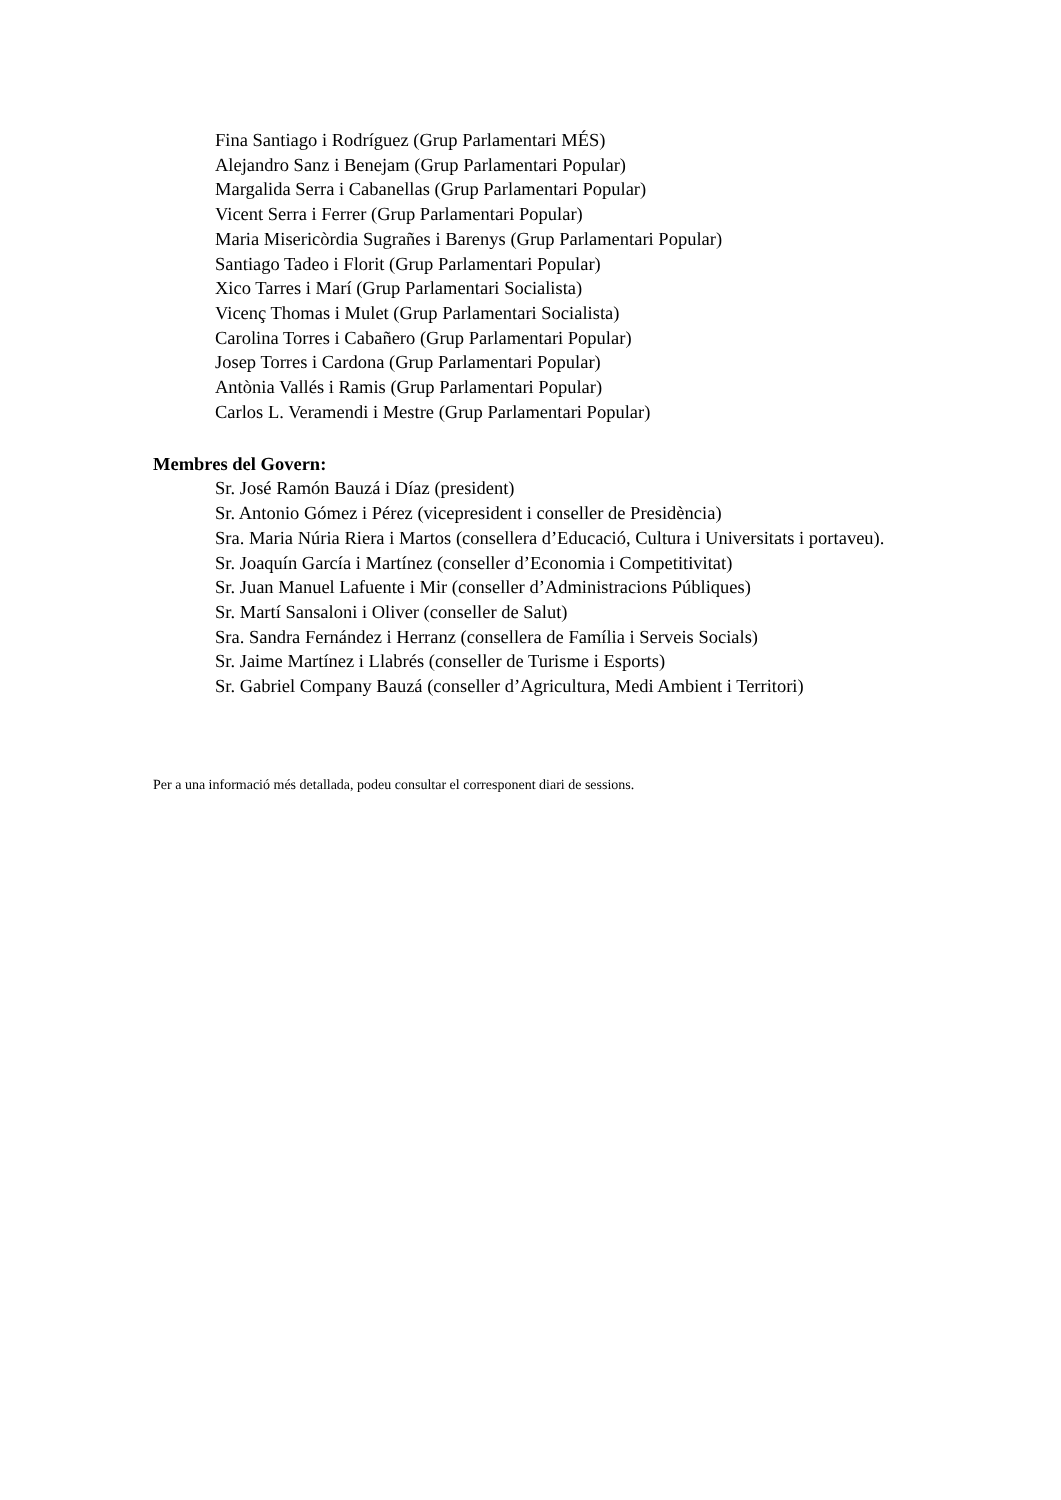Fina Santiago i Rodríguez (Grup Parlamentari MÉS)
Alejandro Sanz i Benejam (Grup Parlamentari Popular)
Margalida Serra i Cabanellas (Grup Parlamentari Popular)
Vicent Serra i Ferrer (Grup Parlamentari Popular)
Maria Misericòrdia Sugrañes i Barenys (Grup Parlamentari Popular)
Santiago Tadeo i Florit (Grup Parlamentari Popular)
Xico Tarres i Marí (Grup Parlamentari Socialista)
Vicenç Thomas i Mulet (Grup Parlamentari Socialista)
Carolina Torres i Cabañero (Grup Parlamentari Popular)
Josep Torres i Cardona (Grup Parlamentari Popular)
Antònia Vallés i Ramis (Grup Parlamentari Popular)
Carlos L. Veramendi i Mestre (Grup Parlamentari Popular)
Membres del Govern:
Sr. José Ramón Bauzá i Díaz (president)
Sr. Antonio Gómez i Pérez (vicepresident i conseller de Presidència)
Sra. Maria Núria Riera i Martos (consellera d’Educació, Cultura i Universitats i portaveu).
Sr. Joaquín García i Martínez (conseller d’Economia i Competitivitat)
Sr. Juan Manuel Lafuente i Mir (conseller d’Administracions Públiques)
Sr. Martí Sansaloni i Oliver (conseller de Salut)
Sra. Sandra Fernández i Herranz (consellera de Família i Serveis Socials)
Sr. Jaime Martínez i Llabrés (conseller de Turisme i Esports)
Sr. Gabriel Company Bauzá (conseller d’Agricultura, Medi Ambient i Territori)
Per a una informació més detallada, podeu consultar el corresponent diari de sessions.